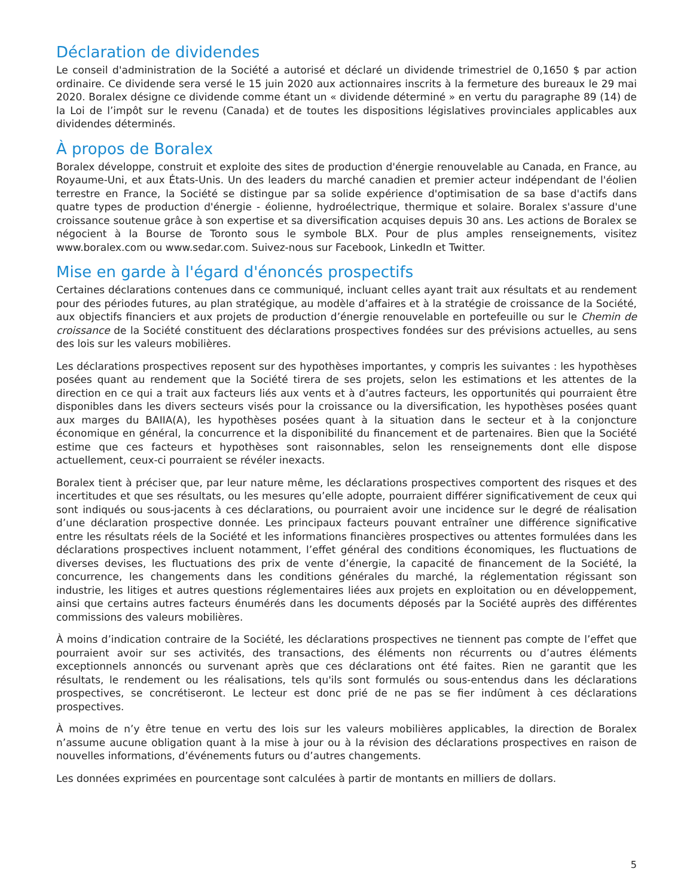Déclaration de dividendes
Le conseil d'administration de la Société a autorisé et déclaré un dividende trimestriel de 0,1650 $ par action ordinaire. Ce dividende sera versé le 15 juin 2020 aux actionnaires inscrits à la fermeture des bureaux le 29 mai 2020. Boralex désigne ce dividende comme étant un « dividende déterminé » en vertu du paragraphe 89 (14) de la Loi de l’impôt sur le revenu (Canada) et de toutes les dispositions législatives provinciales applicables aux dividendes déterminés.
À propos de Boralex
Boralex développe, construit et exploite des sites de production d'énergie renouvelable au Canada, en France, au Royaume-Uni, et aux États-Unis. Un des leaders du marché canadien et premier acteur indépendant de l'éolien terrestre en France, la Société se distingue par sa solide expérience d'optimisation de sa base d'actifs dans quatre types de production d'énergie - éolienne, hydroélectrique, thermique et solaire. Boralex s'assure d'une croissance soutenue grâce à son expertise et sa diversification acquises depuis 30 ans. Les actions de Boralex se négocient à la Bourse de Toronto sous le symbole BLX. Pour de plus amples renseignements, visitez www.boralex.com ou www.sedar.com. Suivez-nous sur Facebook, LinkedIn et Twitter.
Mise en garde à l'égard d'énoncés prospectifs
Certaines déclarations contenues dans ce communiqué, incluant celles ayant trait aux résultats et au rendement pour des périodes futures, au plan stratégique, au modèle d’affaires et à la stratégie de croissance de la Société, aux objectifs financiers et aux projets de production d’énergie renouvelable en portefeuille ou sur le Chemin de croissance de la Société constituent des déclarations prospectives fondées sur des prévisions actuelles, au sens des lois sur les valeurs mobilières.
Les déclarations prospectives reposent sur des hypothèses importantes, y compris les suivantes : les hypothèses posées quant au rendement que la Société tirera de ses projets, selon les estimations et les attentes de la direction en ce qui a trait aux facteurs liés aux vents et à d’autres facteurs, les opportunités qui pourraient être disponibles dans les divers secteurs visés pour la croissance ou la diversification, les hypothèses posées quant aux marges du BAIIA(A), les hypothèses posées quant à la situation dans le secteur et à la conjoncture économique en général, la concurrence et la disponibilité du financement et de partenaires. Bien que la Société estime que ces facteurs et hypothèses sont raisonnables, selon les renseignements dont elle dispose actuellement, ceux-ci pourraient se révéler inexacts.
Boralex tient à préciser que, par leur nature même, les déclarations prospectives comportent des risques et des incertitudes et que ses résultats, ou les mesures qu’elle adopte, pourraient différer significativement de ceux qui sont indiqués ou sous-jacents à ces déclarations, ou pourraient avoir une incidence sur le degré de réalisation d’une déclaration prospective donnée. Les principaux facteurs pouvant entraîner une différence significative entre les résultats réels de la Société et les informations financières prospectives ou attentes formulées dans les déclarations prospectives incluent notamment, l’effet général des conditions économiques, les fluctuations de diverses devises, les fluctuations des prix de vente d’énergie, la capacité de financement de la Société, la concurrence, les changements dans les conditions générales du marché, la réglementation régissant son industrie, les litiges et autres questions réglementaires liées aux projets en exploitation ou en développement, ainsi que certains autres facteurs énumérés dans les documents déposés par la Société auprès des différentes commissions des valeurs mobilières.
À moins d’indication contraire de la Société, les déclarations prospectives ne tiennent pas compte de l’effet que pourraient avoir sur ses activités, des transactions, des éléments non récurrents ou d’autres éléments exceptionnels annoncés ou survenant après que ces déclarations ont été faites. Rien ne garantit que les résultats, le rendement ou les réalisations, tels qu'ils sont formulés ou sous-entendus dans les déclarations prospectives, se concrétiseront. Le lecteur est donc prié de ne pas se fier indûment à ces déclarations prospectives.
À moins de n’y être tenue en vertu des lois sur les valeurs mobilières applicables, la direction de Boralex n’assume aucune obligation quant à la mise à jour ou à la révision des déclarations prospectives en raison de nouvelles informations, d’événements futurs ou d’autres changements.
Les données exprimées en pourcentage sont calculées à partir de montants en milliers de dollars.
5